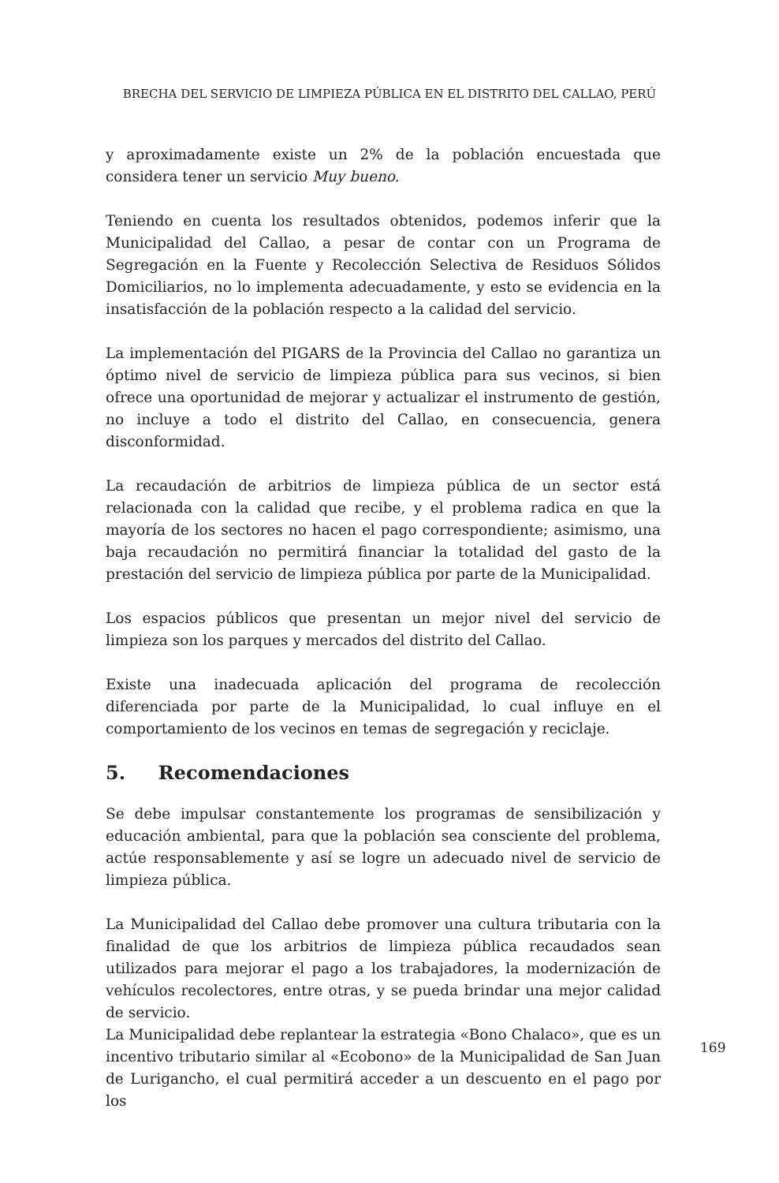BRECHA DEL SERVICIO DE LIMPIEZA PÚBLICA EN EL DISTRITO DEL CALLAO, PERÚ
y aproximadamente existe un 2% de la población encuestada que considera tener un servicio Muy bueno.
Teniendo en cuenta los resultados obtenidos, podemos inferir que la Municipalidad del Callao, a pesar de contar con un Programa de Segregación en la Fuente y Recolección Selectiva de Residuos Sólidos Domiciliarios, no lo implementa adecuadamente, y esto se evidencia en la insatisfacción de la población respecto a la calidad del servicio.
La implementación del PIGARS de la Provincia del Callao no garantiza un óptimo nivel de servicio de limpieza pública para sus vecinos, si bien ofrece una oportunidad de mejorar y actualizar el instrumento de gestión, no incluye a todo el distrito del Callao, en consecuencia, genera disconformidad.
La recaudación de arbitrios de limpieza pública de un sector está relacionada con la calidad que recibe, y el problema radica en que la mayoría de los sectores no hacen el pago correspondiente; asimismo, una baja recaudación no permitirá financiar la totalidad del gasto de la prestación del servicio de limpieza pública por parte de la Municipalidad.
Los espacios públicos que presentan un mejor nivel del servicio de limpieza son los parques y mercados del distrito del Callao.
Existe una inadecuada aplicación del programa de recolección diferenciada por parte de la Municipalidad, lo cual influye en el comportamiento de los vecinos en temas de segregación y reciclaje.
5. Recomendaciones
Se debe impulsar constantemente los programas de sensibilización y educación ambiental, para que la población sea consciente del problema, actúe responsablemente y así se logre un adecuado nivel de servicio de limpieza pública.
La Municipalidad del Callao debe promover una cultura tributaria con la finalidad de que los arbitrios de limpieza pública recaudados sean utilizados para mejorar el pago a los trabajadores, la modernización de vehículos recolectores, entre otras, y se pueda brindar una mejor calidad de servicio.
La Municipalidad debe replantear la estrategia «Bono Chalaco», que es un incentivo tributario similar al «Ecobono» de la Municipalidad de San Juan de Lurigancho, el cual permitirá acceder a un descuento en el pago por los
169